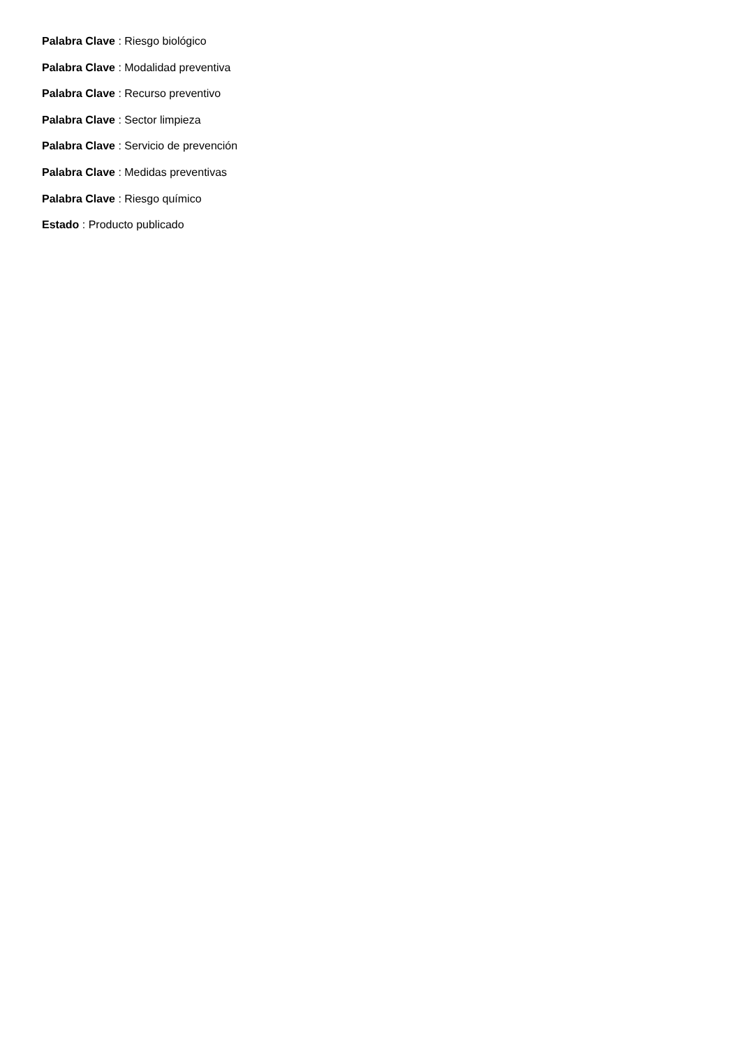Palabra Clave : Riesgo biológico
Palabra Clave : Modalidad preventiva
Palabra Clave : Recurso preventivo
Palabra Clave : Sector limpieza
Palabra Clave : Servicio de prevención
Palabra Clave : Medidas preventivas
Palabra Clave : Riesgo químico
Estado : Producto publicado